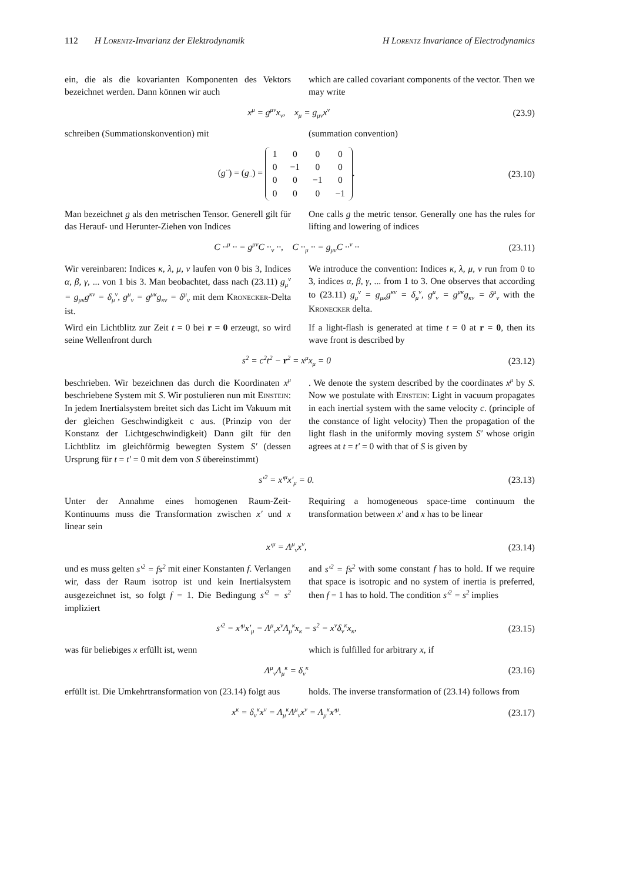112 H Lorentz-Invarianz der Elektrodynamik H Lorentz Invariance of Electrodynamics
ein, die als die kovarianten Komponenten des Vektors bezeichnet werden. Dann können wir auch
which are called covariant components of the vector. Then we may write
x<sup>μ</sup> = g<sup>μν</sup>x<sub>ν</sub>, x<sub>μ</sub> = g<sub>μν</sub>x<sup>ν</sup> (23.9)
schreiben (Summationskonvention) mit (summation convention)
(g<sup>··</sup>) = (g<sub>··</sub>) =
| 1 | 0 | 0 | 0 |
| 0 | −1 | 0 | 0 |
| 0 | 0 | −1 | 0 |
| 0 | 0 | 0 | −1 |
. (23.10)
Man bezeichnet g als den metrischen Tensor. Generell gilt für das Herauf- und Herunter-Ziehen von Indices
One calls g the metric tensor. Generally one has the rules for lifting and lowering of indices
C ··<sup>μ</sup> ·· = g<sup>μν</sup>C ··<sub>ν</sub> ··, C ··<sub>μ</sub> ·· = g<sub>μν</sub>C ··<sup>ν</sup> ·· (23.11)
Wir vereinbaren: Indices κ, λ, μ, ν laufen von 0 bis 3, Indices α, β, γ, ... von 1 bis 3. Man beobachtet, dass nach (23.11) g<sub>μ</sub><sup>ν</sup> = g<sub>μκ</sub>g<sup>κν</sup> = δ<sub>μ</sub><sup>ν</sup>, g<sup>μ</sup><sub>ν</sub> = g<sup>μκ</sup>g<sub>κν</sub> = δ<sup>μ</sup><sub>ν</sub> mit dem Kronecker-Delta ist.
We introduce the convention: Indices κ, λ, μ, ν run from 0 to 3, indices α, β, γ, ... from 1 to 3. One observes that according to (23.11) g<sub>μ</sub><sup>ν</sup> = g<sub>μκ</sub>g<sup>κν</sup> = δ<sub>μ</sub><sup>ν</sup>, g<sup>μ</sup><sub>ν</sub> = g<sup>μκ</sup>g<sub>κν</sub> = δ<sup>μ</sup><sub>ν</sub> with the Kronecker delta.
Wird ein Lichtblitz zur Zeit t = 0 bei r = 0 erzeugt, so wird seine Wellenfront durch
If a light-flash is generated at time t = 0 at r = 0, then its wave front is described by
s<sup>2</sup> = c<sup>2</sup>t<sup>2</sup> − r<sup>2</sup> = x<sup>μ</sup>x<sub>μ</sub> = 0 (23.12)
beschrieben. Wir bezeichnen das durch die Koordinaten x<sup>μ</sup> beschriebene System mit S. Wir postulieren nun mit Einstein: In jedem Inertialsystem breitet sich das Licht im Vakuum mit der gleichen Geschwindigkeit c aus. (Prinzip von der Konstanz der Lichtgeschwindigkeit) Dann gilt für den Lichtblitz im gleichförmig bewegten System S′ (dessen Ursprung für t = t′ = 0 mit dem von S übereinstimmt)
. We denote the system described by the coordinates x<sup>μ</sup> by S. Now we postulate with Einstein: Light in vacuum propagates in each inertial system with the same velocity c. (principle of the constance of light velocity) Then the propagation of the light flash in the uniformly moving system S′ whose origin agrees at t = t′ = 0 with that of S is given by
s′<sup>2</sup> = x′<sup>μ</sup>x′<sub>μ</sub> = 0. (23.13)
Unter der Annahme eines homogenen Raum-Zeit-Kontinuums muss die Transformation zwischen x′ und x linear sein
Requiring a homogeneous space-time continuum the transformation between x′ and x has to be linear
x′<sup>μ</sup> = Λ<sup>μ</sup><sub>ν</sub>x<sup>ν</sup>, (23.14)
und es muss gelten s′<sup>2</sup> = fs<sup>2</sup> mit einer Konstanten f. Verlangen wir, dass der Raum isotrop ist und kein Inertialsystem ausgezeichnet ist, so folgt f = 1. Die Bedingung s′<sup>2</sup> = s<sup>2</sup> impliziert
and s′<sup>2</sup> = fs<sup>2</sup> with some constant f has to hold. If we require that space is isotropic and no system of inertia is preferred, then f = 1 has to hold. The condition s′<sup>2</sup> = s<sup>2</sup> implies
s′<sup>2</sup> = x′<sup>μ</sup>x′<sub>μ</sub> = Λ<sup>μ</sup><sub>ν</sub>x<sup>ν</sup>Λ<sub>μ</sub><sup>κ</sup>x<sub>κ</sub> = s<sup>2</sup> = x<sup>ν</sup>δ<sub>ν</sub><sup>κ</sup>x<sub>κ</sub>, (23.15)
was für beliebiges x erfüllt ist, wenn which is fulfilled for arbitrary x, if
Λ<sup>μ</sup><sub>ν</sub>Λ<sub>μ</sub><sup>κ</sup> = δ<sub>ν</sub><sup>κ</sup> (23.16)
erfüllt ist. Die Umkehrtransformation von (23.14) folgt aus
holds. The inverse transformation of (23.14) follows from
x<sup>κ</sup> = δ<sub>ν</sub><sup>κ</sup>x<sup>ν</sup> = Λ<sub>μ</sub><sup>κ</sup>Λ<sup>μ</sup><sub>ν</sub>x<sup>ν</sup> = Λ<sub>μ</sub><sup>κ</sup>x′<sup>μ</sup>. (23.17)